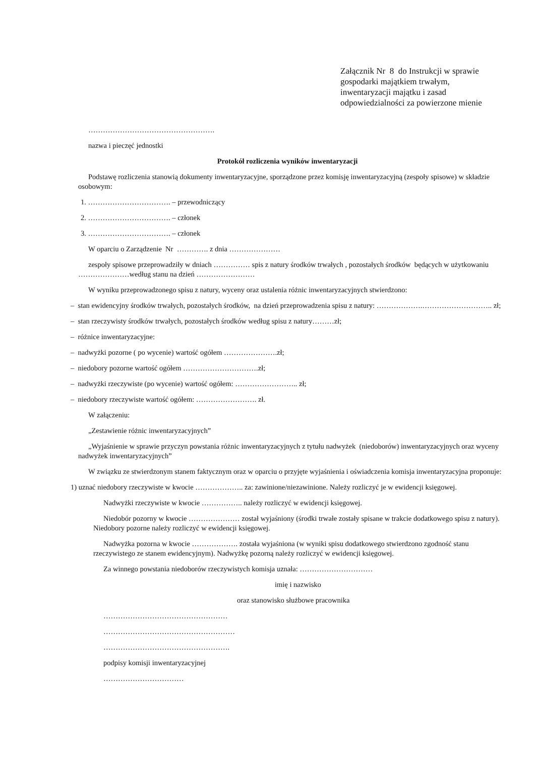Załącznik Nr 8 do Instrukcji w sprawie
gospodarki majątkiem trwałym,
inwentaryzacji majątku i zasad
odpowiedzialności za powierzone mienie
…………………………………………….
nazwa i pieczęć jednostki
Protokół rozliczenia wyników inwentaryzacji
Podstawę rozliczenia stanowią dokumenty inwentaryzacyjne, sporządzone przez komisję inwentaryzacyjną (zespoły spisowe) w składzie osobowym:
1. ……………………………. – przewodniczący
2. ……………………………. – członek
3. ……………………………. – członek
W oparciu o Zarządzenie Nr …………. z dnia …………………
zespoły spisowe przeprowadziły w dniach …………… spis z natury środków trwałych , pozostałych środków będących w użytkowaniu …………………według stanu na dzień ……………………
W wyniku przeprowadzonego spisu z natury, wyceny oraz ustalenia różnic inwentaryzacyjnych stwierdzono:
– stan ewidencyjny środków trwałych, pozostałych środków, na dzień przeprowadzenia spisu z natury: ……………….……………………….. zł;
– stan rzeczywisty środków trwałych, pozostałych środków według spisu z natury………zł;
– różnice inwentaryzacyjne:
– nadwyżki pozorne ( po wycenie) wartość ogółem ………………….zł;
– niedobory pozorne wartość ogółem ………………………….zł;
– nadwyżki rzeczywiste (po wycenie) wartość ogółem: …………………….. zł;
– niedobory rzeczywiste wartość ogółem: ……………………. zł.
W załączeniu:
„Zestawienie różnic inwentaryzacyjnych”
„Wyjaśnienie w sprawie przyczyn powstania różnic inwentaryzacyjnych z tytułu nadwyżek (niedoborów) inwentaryzacyjnych oraz wyceny nadwyżek inwentaryzacyjnych”
W związku ze stwierdzonym stanem faktycznym oraz w oparciu o przyjęte wyjaśnienia i oświadczenia komisja inwentaryzacyjna proponuje:
1) uznać niedobory rzeczywiste w kwocie ……………….. za: zawinione/niezawinione. Należy rozliczyć je w ewidencji księgowej.
Nadwyżki rzeczywiste w kwocie …………….. należy rozliczyć w ewidencji księgowej.
Niedobór pozorny w kwocie ………………… został wyjaśniony (środki trwałe zostały spisane w trakcie dodatkowego spisu z natury). Niedobory pozorne należy rozliczyć w ewidencji księgowej.
Nadwyżka pozorna w kwocie ………………. została wyjaśniona (w wyniki spisu dodatkowego stwierdzono zgodność stanu rzeczywistego ze stanem ewidencyjnym). Nadwyżkę pozorną należy rozliczyć w ewidencji księgowej.
Za winnego powstania niedoborów rzeczywistych komisja uznała: …………………………
imię i nazwisko
oraz stanowisko służbowe pracownika
……………………………………………
………………………………………………
…………………………………………….
podpisy komisji inwentaryzacyjnej
……………………………